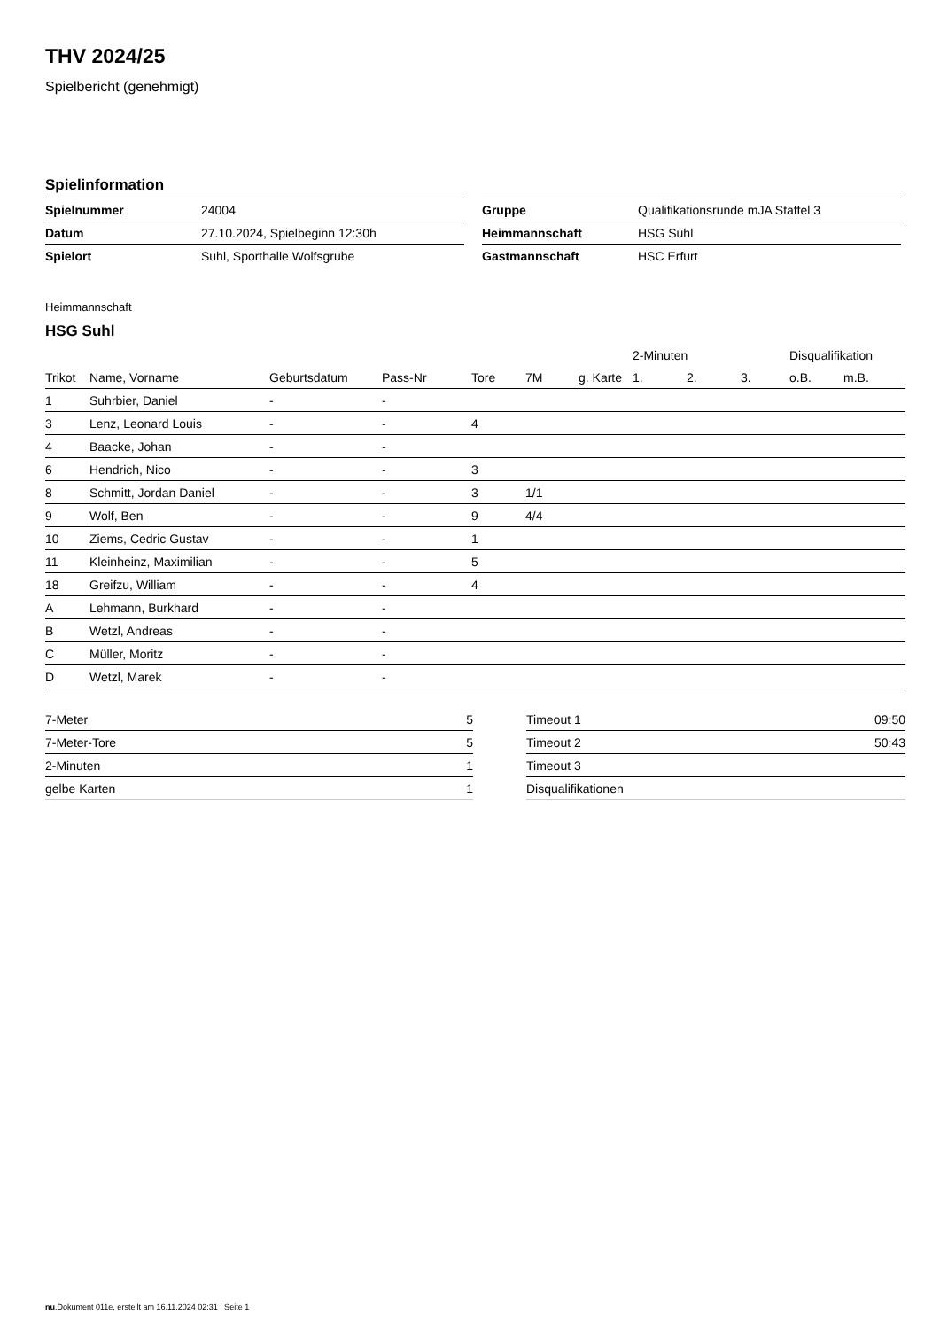THV 2024/25
Spielbericht (genehmigt)
Spielinformation
| Spielnummer | 24004 |
| Datum | 27.10.2024, Spielbeginn 12:30h |
| Spielort | Suhl, Sporthalle Wolfsgrube |
| Gruppe | Qualifikationsrunde mJA Staffel 3 |
| Heimmannschaft | HSG Suhl |
| Gastmannschaft | HSC Erfurt |
Heimmannschaft
HSG Suhl
| | | | | | | | 2-Minuten | | | Disqualifikation | |
| --- | --- | --- | --- | --- | --- | --- | --- | --- | --- | --- | --- |
| Trikot | Name, Vorname | Geburtsdatum | Pass-Nr | Tore | 7M | g. Karte | 1. | 2. | 3. | o.B. | m.B. |
| 1 | Suhrbier, Daniel | - | - | | | | | | | | |
| 3 | Lenz, Leonard Louis | - | - | 4 | | | | | | | |
| 4 | Baacke, Johan | - | - | | | | | | | | |
| 6 | Hendrich, Nico | - | - | 3 | | | | | | | |
| 8 | Schmitt, Jordan Daniel | - | - | 3 | 1/1 | | | | | | |
| 9 | Wolf, Ben | - | - | 9 | 4/4 | | | | | | |
| 10 | Ziems, Cedric Gustav | - | - | 1 | | | | | | | |
| 11 | Kleinheinz, Maximilian | - | - | 5 | | | | | | | |
| 18 | Greifzu, William | - | - | 4 | | | | | | | |
| A | Lehmann, Burkhard | - | - | | | | | | | | |
| B | Wetzl, Andreas | - | - | | | | | | | | |
| C | Müller, Moritz | - | - | | | | | | | | |
| D | Wetzl, Marek | - | - | | | | | | | | |
| 7-Meter | 5 |
| 7-Meter-Tore | 5 |
| 2-Minuten | 1 |
| gelbe Karten | 1 |
| Timeout 1 | 09:50 |
| Timeout 2 | 50:43 |
| Timeout 3 | |
| Disqualifikationen | |
nu.Dokument 011e, erstellt am 16.11.2024 02:31 | Seite 1